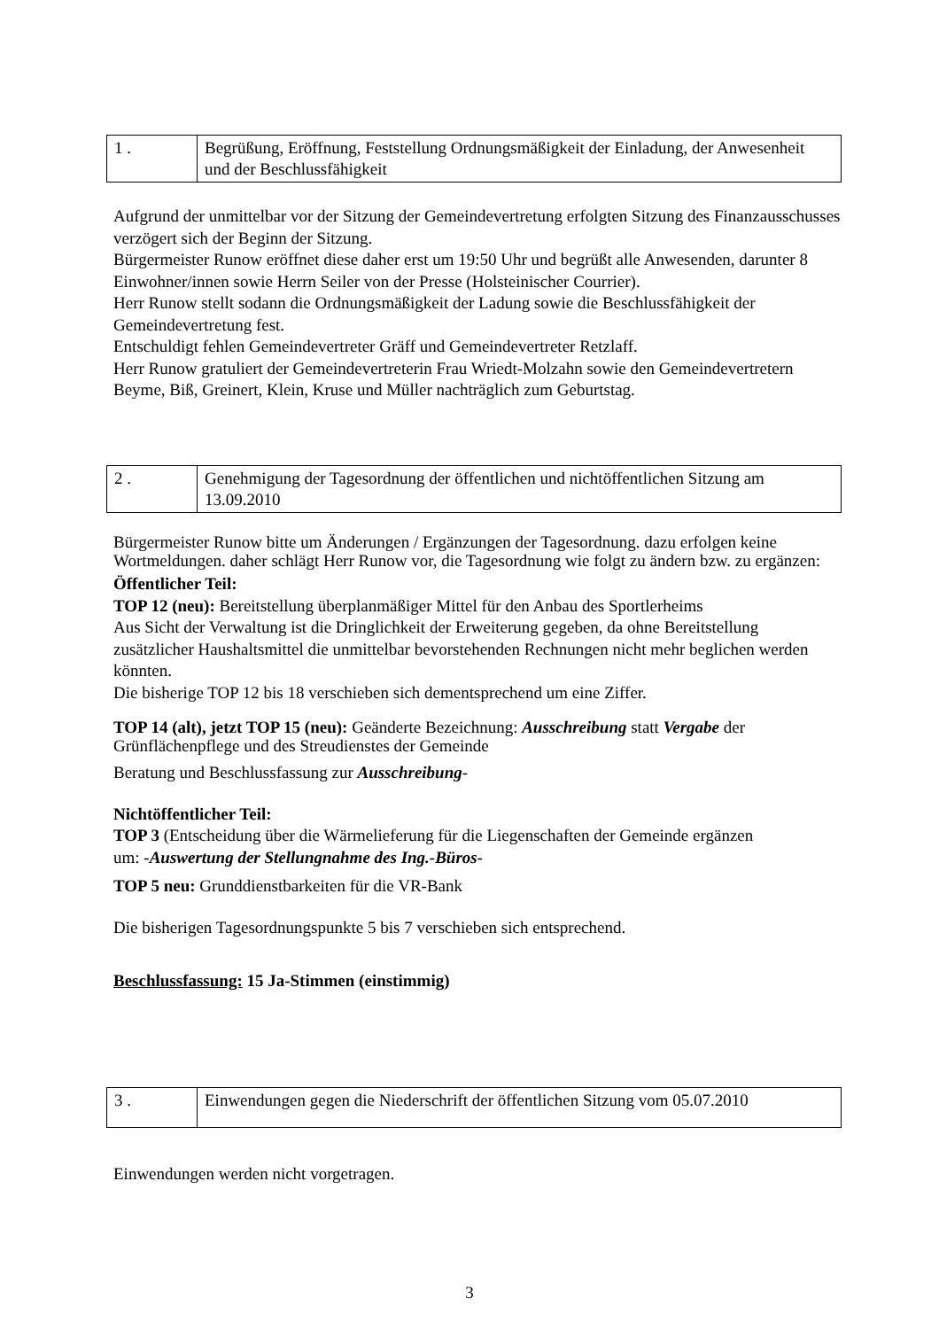| 1 . | Begrüßung, Eröffnung, Feststellung Ordnungsmäßigkeit der Einladung, der Anwesenheit und der Beschlussfähigkeit |
Aufgrund der unmittelbar vor der Sitzung der Gemeindevertretung erfolgten Sitzung des Finanzausschusses verzögert sich der Beginn der Sitzung.
Bürgermeister Runow eröffnet diese daher erst um 19:50 Uhr und begrüßt alle Anwesenden, darunter 8 Einwohner/innen sowie Herrn Seiler von der Presse (Holsteinischer Courrier).
Herr Runow stellt sodann die Ordnungsmäßigkeit der Ladung sowie die Beschlussfähigkeit der Gemeindevertretung fest.
Entschuldigt fehlen Gemeindevertreter Gräff und Gemeindevertreter Retzlaff.
Herr Runow gratuliert der Gemeindevertreterin Frau Wriedt-Molzahn sowie den Gemeindevertretern Beyme, Biß, Greinert, Klein, Kruse und Müller nachträglich zum Geburtstag.
| 2 . | Genehmigung der Tagesordnung der öffentlichen und nichtöffentlichen Sitzung am 13.09.2010 |
Bürgermeister Runow bitte um Änderungen / Ergänzungen der Tagesordnung. dazu erfolgen keine Wortmeldungen. daher schlägt Herr Runow vor, die Tagesordnung wie folgt zu ändern bzw. zu ergänzen:
Öffentlicher Teil:
TOP 12 (neu): Bereitstellung überplanmäßiger Mittel für den Anbau des Sportlerheims
Aus Sicht der Verwaltung ist die Dringlichkeit der Erweiterung gegeben, da ohne Bereitstellung zusätzlicher Haushaltsmittel die unmittelbar bevorstehenden Rechnungen nicht mehr beglichen werden könnten.
Die bisherige TOP 12 bis 18 verschieben sich dementsprechend um eine Ziffer.
TOP 14 (alt), jetzt TOP 15 (neu): Geänderte Bezeichnung: Ausschreibung statt Vergabe der Grünflächenpflege und des Streudienstes der Gemeinde
Beratung und Beschlussfassung zur Ausschreibung-
Nichtöffentlicher Teil:
TOP 3 (Entscheidung über die Wärmelieferung für die Liegenschaften der Gemeinde ergänzen
um: -Auswertung der Stellungnahme des Ing.-Büros-
TOP 5 neu: Grunddienstbarkeiten für die VR-Bank
Die bisherigen Tagesordnungspunkte 5 bis 7 verschieben sich entsprechend.
Beschlussfassung: 15 Ja-Stimmen (einstimmig)
| 3 . | Einwendungen gegen die Niederschrift der öffentlichen Sitzung vom 05.07.2010 |
Einwendungen werden nicht vorgetragen.
3